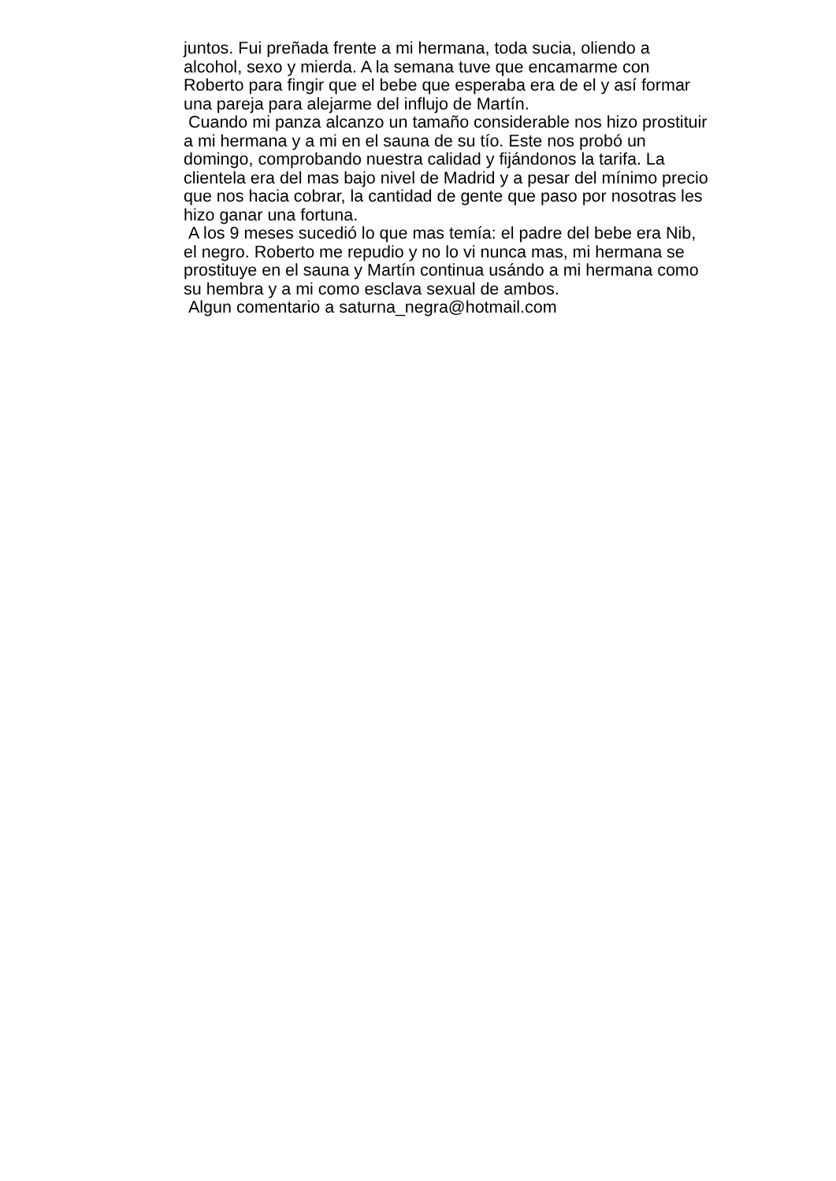juntos. Fui preñada frente a mi hermana, toda sucia, oliendo a
alcohol, sexo y mierda. A la semana tuve que encamarme con
Roberto para fingir que el bebe que esperaba era de el y así formar
una pareja para alejarme del influjo de Martín.
Cuando mi panza alcanzo un tamaño considerable nos hizo prostituir
a mi hermana y a mi en el sauna de su tío. Este nos probó un
domingo, comprobando nuestra calidad y fijándonos la tarifa. La
clientela era del mas bajo nivel de Madrid y a pesar del mínimo precio
que nos hacia cobrar, la cantidad de gente que paso por nosotras les
hizo ganar una fortuna.
A los 9 meses sucedió lo que mas temía: el padre del bebe era Nib,
el negro. Roberto me repudio y no lo vi nunca mas, mi hermana se
prostituye en el sauna y Martín continua usándo a mi hermana como
su hembra y a mi como esclava sexual de ambos.
Algun comentario a saturna_negra@hotmail.com